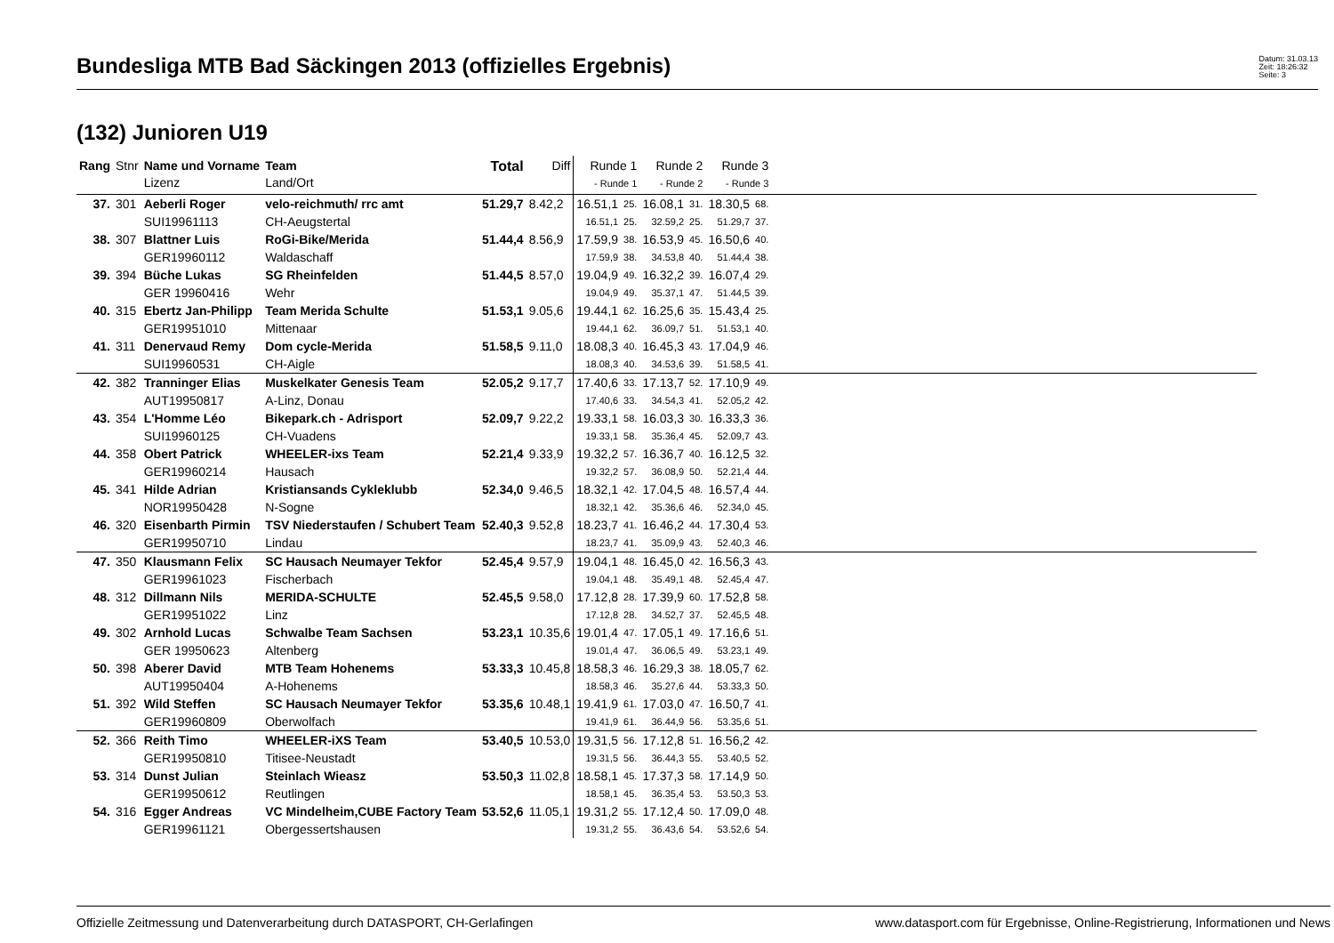Bundesliga MTB Bad Säckingen 2013 (offizielles Ergebnis)
Datum: 31.03.13
Zeit: 18:26:32
Seite: 3
(132) Junioren U19
| Rang | Stnr | Name und Vorname Lizenz | Team Land/Ort | Total | Diff | Runde 1 - Runde 1 | | Runde 2 - Runde 2 | | Runde 3 - Runde 3 | | |
| --- | --- | --- | --- | --- | --- | --- | --- | --- | --- | --- | --- | --- |
| 37. | 301 | Aeberli Roger | velo-reichmuth/ rrc amt | 51.29,7 | 8.42,2 | 16.51,1 | 25. | 16.08,1 | 31. | 18.30,5 | 68. | |
| | | SUI19961113 | CH-Aeugstertal | | | 16.51,1 | 25. | 32.59,2 | 25. | 51.29,7 | 37. | |
| 38. | 307 | Blattner Luis | RoGi-Bike/Merida | 51.44,4 | 8.56,9 | 17.59,9 | 38. | 16.53,9 | 45. | 16.50,6 | 40. | |
| | | GER19960112 | Waldaschaff | | | 17.59,9 | 38. | 34.53,8 | 40. | 51.44,4 | 38. | |
| 39. | 394 | Büche Lukas | SG Rheinfelden | 51.44,5 | 8.57,0 | 19.04,9 | 49. | 16.32,2 | 39. | 16.07,4 | 29. | |
| | | GER 19960416 | Wehr | | | 19.04,9 | 49. | 35.37,1 | 47. | 51.44,5 | 39. | |
| 40. | 315 | Ebertz Jan-Philipp | Team Merida Schulte | 51.53,1 | 9.05,6 | 19.44,1 | 62. | 16.25,6 | 35. | 15.43,4 | 25. | |
| | | GER19951010 | Mittenaar | | | 19.44,1 | 62. | 36.09,7 | 51. | 51.53,1 | 40. | |
| 41. | 311 | Denervaud Remy | Dom cycle-Merida | 51.58,5 | 9.11,0 | 18.08,3 | 40. | 16.45,3 | 43. | 17.04,9 | 46. | |
| | | SUI19960531 | CH-Aigle | | | 18.08,3 | 40. | 34.53,6 | 39. | 51.58,5 | 41. | |
| 42. | 382 | Tranninger Elias | Muskelkater Genesis Team | 52.05,2 | 9.17,7 | 17.40,6 | 33. | 17.13,7 | 52. | 17.10,9 | 49. | |
| | | AUT19950817 | A-Linz, Donau | | | 17.40,6 | 33. | 34.54,3 | 41. | 52.05,2 | 42. | |
| 43. | 354 | L'Homme Léo | Bikepark.ch - Adrisport | 52.09,7 | 9.22,2 | 19.33,1 | 58. | 16.03,3 | 30. | 16.33,3 | 36. | |
| | | SUI19960125 | CH-Vuadens | | | 19.33,1 | 58. | 35.36,4 | 45. | 52.09,7 | 43. | |
| 44. | 358 | Obert Patrick | WHEELER-ixs Team | 52.21,4 | 9.33,9 | 19.32,2 | 57. | 16.36,7 | 40. | 16.12,5 | 32. | |
| | | GER19960214 | Hausach | | | 19.32,2 | 57. | 36.08,9 | 50. | 52.21,4 | 44. | |
| 45. | 341 | Hilde Adrian | Kristiansands Cykleklubb | 52.34,0 | 9.46,5 | 18.32,1 | 42. | 17.04,5 | 48. | 16.57,4 | 44. | |
| | | NOR19950428 | N-Sogne | | | 18.32,1 | 42. | 35.36,6 | 46. | 52.34,0 | 45. | |
| 46. | 320 | Eisenbarth Pirmin | TSV Niederstaufen / Schubert Team | 52.40,3 | 9.52,8 | 18.23,7 | 41. | 16.46,2 | 44. | 17.30,4 | 53. | |
| | | GER19950710 | Lindau | | | 18.23,7 | 41. | 35.09,9 | 43. | 52.40,3 | 46. | |
| 47. | 350 | Klausmann Felix | SC Hausach Neumayer Tekfor | 52.45,4 | 9.57,9 | 19.04,1 | 48. | 16.45,0 | 42. | 16.56,3 | 43. | |
| | | GER19961023 | Fischerbach | | | 19.04,1 | 48. | 35.49,1 | 48. | 52.45,4 | 47. | |
| 48. | 312 | Dillmann Nils | MERIDA-SCHULTE | 52.45,5 | 9.58,0 | 17.12,8 | 28. | 17.39,9 | 60. | 17.52,8 | 58. | |
| | | GER19951022 | Linz | | | 17.12,8 | 28. | 34.52,7 | 37. | 52.45,5 | 48. | |
| 49. | 302 | Arnhold Lucas | Schwalbe Team Sachsen | 53.23,1 | 10.35,6 | 19.01,4 | 47. | 17.05,1 | 49. | 17.16,6 | 51. | |
| | | GER 19950623 | Altenberg | | | 19.01,4 | 47. | 36.06,5 | 49. | 53.23,1 | 49. | |
| 50. | 398 | Aberer David | MTB Team Hohenems | 53.33,3 | 10.45,8 | 18.58,3 | 46. | 16.29,3 | 38. | 18.05,7 | 62. | |
| | | AUT19950404 | A-Hohenems | | | 18.58,3 | 46. | 35.27,6 | 44. | 53.33,3 | 50. | |
| 51. | 392 | Wild Steffen | SC Hausach Neumayer Tekfor | 53.35,6 | 10.48,1 | 19.41,9 | 61. | 17.03,0 | 47. | 16.50,7 | 41. | |
| | | GER19960809 | Oberwolfach | | | 19.41,9 | 61. | 36.44,9 | 56. | 53.35,6 | 51. | |
| 52. | 366 | Reith Timo | WHEELER-iXS Team | 53.40,5 | 10.53,0 | 19.31,5 | 56. | 17.12,8 | 51. | 16.56,2 | 42. | |
| | | GER19950810 | Titisee-Neustadt | | | 19.31,5 | 56. | 36.44,3 | 55. | 53.40,5 | 52. | |
| 53. | 314 | Dunst Julian | Steinlach Wieasz | 53.50,3 | 11.02,8 | 18.58,1 | 45. | 17.37,3 | 58. | 17.14,9 | 50. | |
| | | GER19950612 | Reutlingen | | | 18.58,1 | 45. | 36.35,4 | 53. | 53.50,3 | 53. | |
| 54. | 316 | Egger Andreas | VC Mindelheim,CUBE Factory Team | 53.52,6 | 11.05,1 | 19.31,2 | 55. | 17.12,4 | 50. | 17.09,0 | 48. | |
| | | GER19961121 | Obergessertshausen | | | 19.31,2 | 55. | 36.43,6 | 54. | 53.52,6 | 54. | |
Offizielle Zeitmessung und Datenverarbeitung durch DATASPORT, CH-Gerlafingen www.datasport.com für Ergebnisse, Online-Registrierung, Informationen und News